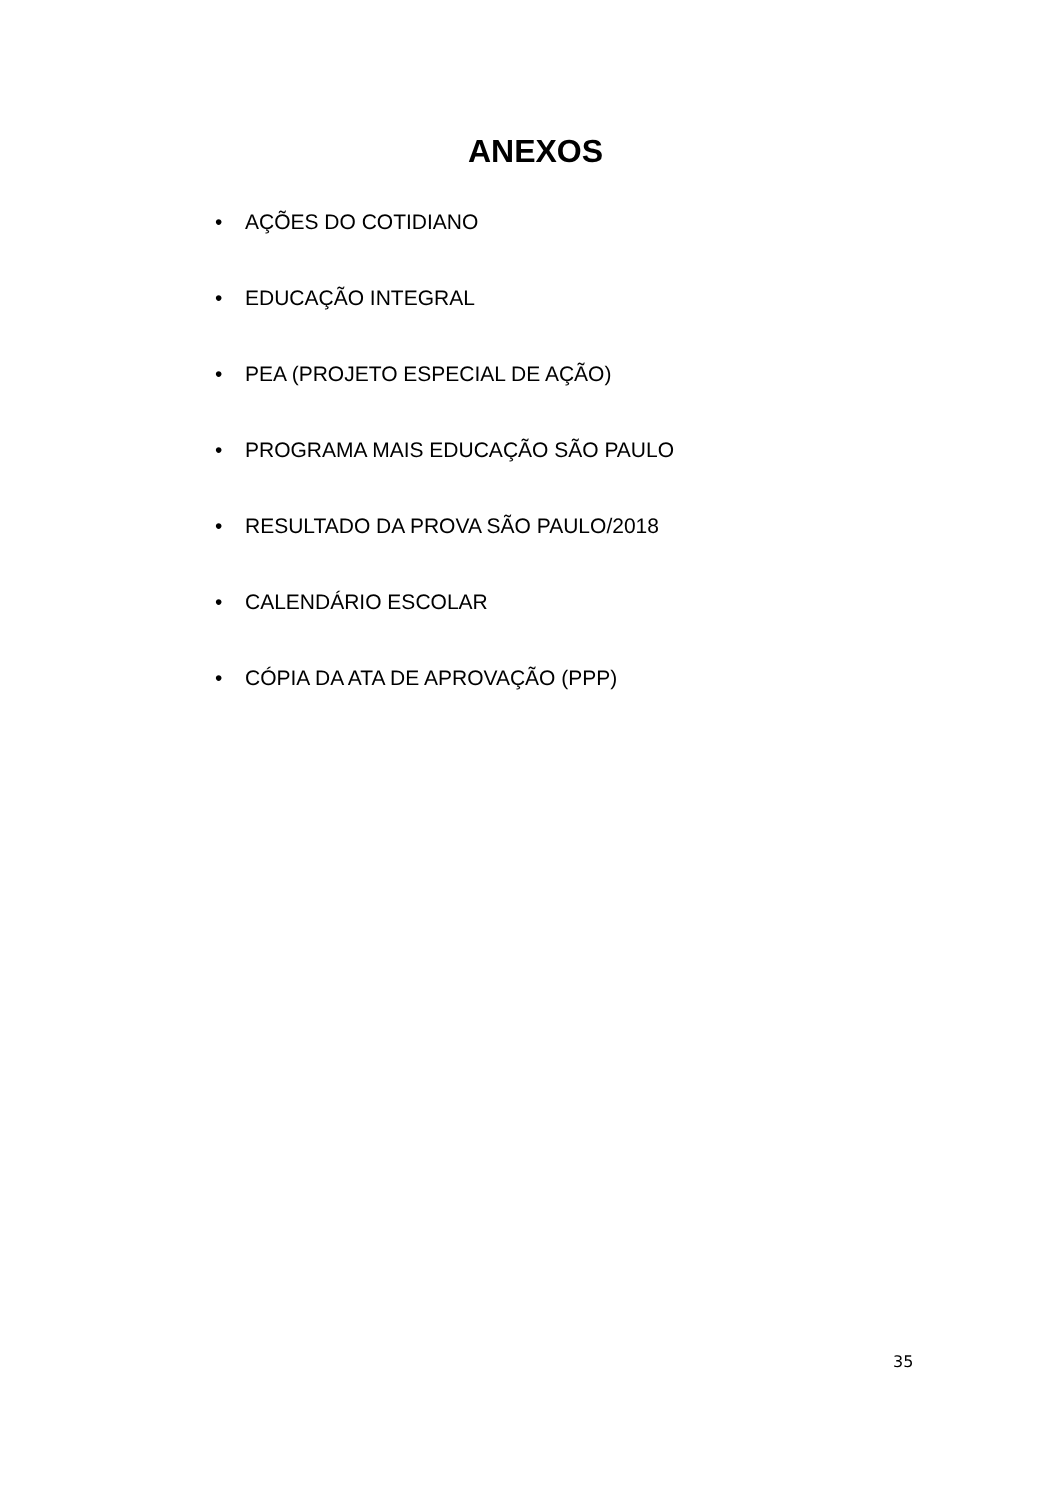ANEXOS
• AÇÕES DO COTIDIANO
• EDUCAÇÃO INTEGRAL
• PEA (PROJETO ESPECIAL DE AÇÃO)
• PROGRAMA MAIS EDUCAÇÃO SÃO PAULO
• RESULTADO DA PROVA SÃO PAULO/2018
• CALENDÁRIO ESCOLAR
• CÓPIA DA ATA DE APROVAÇÃO (PPP)
35